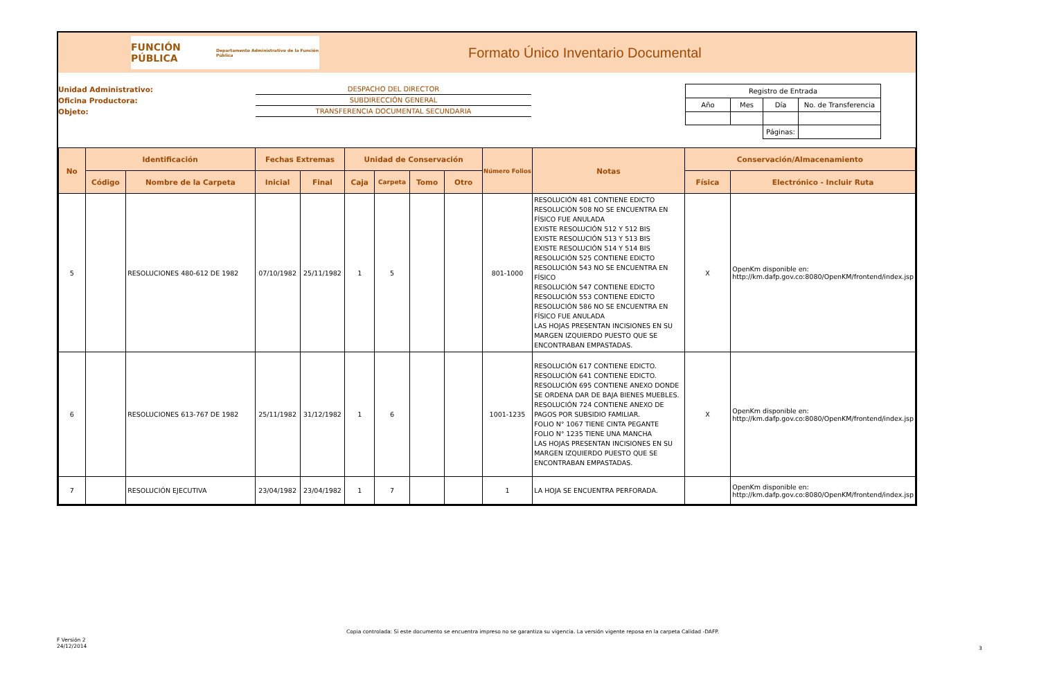FUNCIÓN PÚBLICA
Departamento Administrativo de la Función Pública
Formato Único Inventario Documental
Unidad Administrativo:
Oficina Productora:
Objeto:
DESPACHO DEL DIRECTOR
SUBDIRECCIÓN GENERAL
TRANSFERENCIA DOCUMENTAL SECUNDARIA
| Registro de Entrada | | | |
| Año | Mes | Día | No. de Transferencia |
| | | Páginas: | |
| No | Identificación | | Fechas Extremas | | Unidad de Conservación | | | | Número Folios | Notas | Conservación/Almacenamiento | |
| --- | --- | --- | --- | --- | --- | --- | --- | --- | --- | --- | --- | --- |
| | Código | Nombre de la Carpeta | Inicial | Final | Caja | Carpeta | Tomo | Otro | | | Física | Electrónico - Incluir Ruta |
| 5 | | RESOLUCIONES 480-612 DE 1982 | 07/10/1982 | 25/11/1982 | 1 | 5 | | | 801-1000 | RESOLUCIÓN 481 CONTIENE EDICTO RESOLUCIÓN 508 NO SE ENCUENTRA EN FÍSICO FUE ANULADA EXISTE RESOLUCIÓN 512 Y 512 BIS EXISTE RESOLUCIÓN 513 Y 513 BIS EXISTE RESOLUCIÓN 514 Y 514 BIS RESOLUCIÓN 525 CONTIENE EDICTO RESOLUCIÓN 543 NO SE ENCUENTRA EN FÍSICO RESOLUCIÓN 547 CONTIENE EDICTO RESOLUCIÓN 553 CONTIENE EDICTO RESOLUCIÓN 586 NO SE ENCUENTRA EN FÍSICO FUE ANULADA LAS HOJAS PRESENTAN INCISIONES EN SU MARGEN IZQUIERDO PUESTO QUE SE ENCONTRABAN EMPASTADAS. | X | OpenKm disponible en: http://km.dafp.gov.co:8080/OpenKM/frontend/index.jsp |
| 6 | | RESOLUCIONES 613-767 DE 1982 | 25/11/1982 | 31/12/1982 | 1 | 6 | | | 1001-1235 | RESOLUCIÓN 617 CONTIENE EDICTO. RESOLUCIÓN 641 CONTIENE EDICTO. RESOLUCIÓN 695 CONTIENE ANEXO DONDE SE ORDENA DAR DE BAJA BIENES MUEBLES. RESOLUCIÓN 724 CONTIENE ANEXO DE PAGOS POR SUBSIDIO FAMILIAR. FOLIO N° 1067 TIENE CINTA PEGANTE FOLIO N° 1235 TIENE UNA MANCHA LAS HOJAS PRESENTAN INCISIONES EN SU MARGEN IZQUIERDO PUESTO QUE SE ENCONTRABAN EMPASTADAS. | X | OpenKm disponible en: http://km.dafp.gov.co:8080/OpenKM/frontend/index.jsp |
| 7 | | RESOLUCIÓN EJECUTIVA | 23/04/1982 | 23/04/1982 | 1 | 7 | | | 1 | LA HOJA SE ENCUENTRA PERFORADA. | | OpenKm disponible en: http://km.dafp.gov.co:8080/OpenKM/frontend/index.jsp |
Copia controlada: Si este documento se encuentra impreso no se garantiza su vigencia. La versión vigente reposa en la carpeta Calidad -DAFP.
F Versión 2
24/12/2014
3